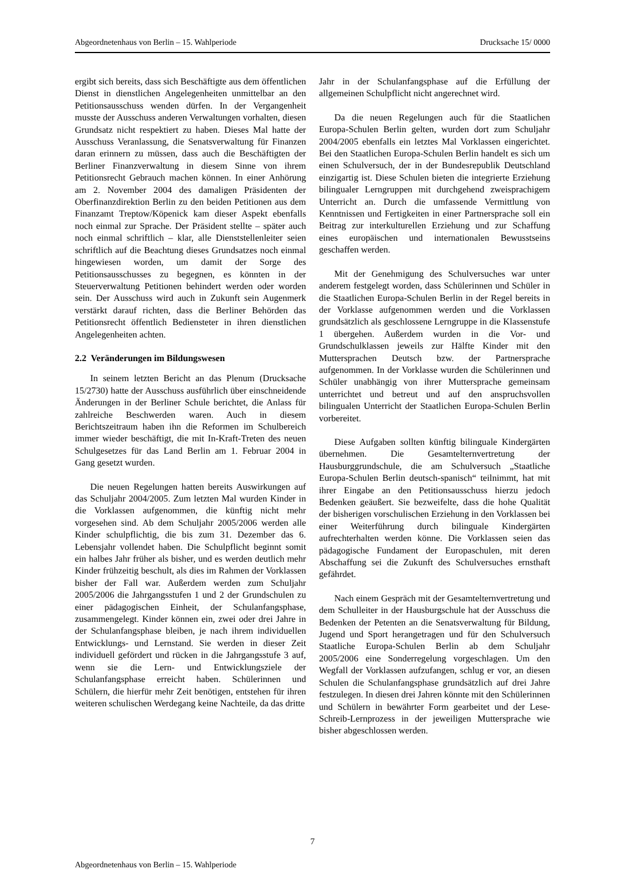Abgeordnetenhaus von Berlin – 15. Wahlperiode Drucksache 15/ 0000
ergibt sich bereits, dass sich Beschäftigte aus dem öffentlichen Dienst in dienstlichen Angelegenheiten unmittelbar an den Petitionsausschuss wenden dürfen. In der Vergangenheit musste der Ausschuss anderen Verwaltungen vorhalten, diesen Grundsatz nicht respektiert zu haben. Dieses Mal hatte der Ausschuss Veranlassung, die Senatsverwaltung für Finanzen daran erinnern zu müssen, dass auch die Beschäftigten der Berliner Finanzverwaltung in diesem Sinne von ihrem Petitionsrecht Gebrauch machen können. In einer Anhörung am 2. November 2004 des damaligen Präsidenten der Oberfinanzdirektion Berlin zu den beiden Petitionen aus dem Finanzamt Treptow/Köpenick kam dieser Aspekt ebenfalls noch einmal zur Sprache. Der Präsident stellte – später auch noch einmal schriftlich – klar, alle Dienststellenleiter seien schriftlich auf die Beachtung dieses Grundsatzes noch einmal hingewiesen worden, um damit der Sorge des Petitionsausschusses zu begegnen, es könnten in der Steuerverwaltung Petitionen behindert werden oder worden sein. Der Ausschuss wird auch in Zukunft sein Augenmerk verstärkt darauf richten, dass die Berliner Behörden das Petitionsrecht öffentlich Bediensteter in ihren dienstlichen Angelegenheiten achten.
2.2 Veränderungen im Bildungswesen
In seinem letzten Bericht an das Plenum (Drucksache 15/2730) hatte der Ausschuss ausführlich über einschneidende Änderungen in der Berliner Schule berichtet, die Anlass für zahlreiche Beschwerden waren. Auch in diesem Berichtszeitraum haben ihn die Reformen im Schulbereich immer wieder beschäftigt, die mit In-Kraft-Treten des neuen Schulgesetzes für das Land Berlin am 1. Februar 2004 in Gang gesetzt wurden.
Die neuen Regelungen hatten bereits Auswirkungen auf das Schuljahr 2004/2005. Zum letzten Mal wurden Kinder in die Vorklassen aufgenommen, die künftig nicht mehr vorgesehen sind. Ab dem Schuljahr 2005/2006 werden alle Kinder schulpflichtig, die bis zum 31. Dezember das 6. Lebensjahr vollendet haben. Die Schulpflicht beginnt somit ein halbes Jahr früher als bisher, und es werden deutlich mehr Kinder frühzeitig beschult, als dies im Rahmen der Vorklassen bisher der Fall war. Außerdem werden zum Schuljahr 2005/2006 die Jahrgangsstufen 1 und 2 der Grundschulen zu einer pädagogischen Einheit, der Schulanfangsphase, zusammengelegt. Kinder können ein, zwei oder drei Jahre in der Schulanfangsphase bleiben, je nach ihrem individuellen Entwicklungs- und Lernstand. Sie werden in dieser Zeit individuell gefördert und rücken in die Jahrgangsstufe 3 auf, wenn sie die Lern- und Entwicklungsziele der Schulanfangsphase erreicht haben. Schülerinnen und Schülern, die hierfür mehr Zeit benötigen, entstehen für ihren weiteren schulischen Werdegang keine Nachteile, da das dritte
Jahr in der Schulanfangsphase auf die Erfüllung der allgemeinen Schulpflicht nicht angerechnet wird.
Da die neuen Regelungen auch für die Staatlichen Europa-Schulen Berlin gelten, wurden dort zum Schuljahr 2004/2005 ebenfalls ein letztes Mal Vorklassen eingerichtet. Bei den Staatlichen Europa-Schulen Berlin handelt es sich um einen Schulversuch, der in der Bundesrepublik Deutschland einzigartig ist. Diese Schulen bieten die integrierte Erziehung bilingualer Lerngruppen mit durchgehend zweisprachigem Unterricht an. Durch die umfassende Vermittlung von Kenntnissen und Fertigkeiten in einer Partnersprache soll ein Beitrag zur interkulturellen Erziehung und zur Schaffung eines europäischen und internationalen Bewusstseins geschaffen werden.
Mit der Genehmigung des Schulversuches war unter anderem festgelegt worden, dass Schülerinnen und Schüler in die Staatlichen Europa-Schulen Berlin in der Regel bereits in der Vorklasse aufgenommen werden und die Vorklassen grundsätzlich als geschlossene Lerngruppe in die Klassenstufe 1 übergehen. Außerdem wurden in die Vor- und Grundschulklassen jeweils zur Hälfte Kinder mit den Muttersprachen Deutsch bzw. der Partnersprache aufgenommen. In der Vorklasse wurden die Schülerinnen und Schüler unabhängig von ihrer Muttersprache gemeinsam unterrichtet und betreut und auf den anspruchsvollen bilingualen Unterricht der Staatlichen Europa-Schulen Berlin vorbereitet.
Diese Aufgaben sollten künftig bilinguale Kindergärten übernehmen. Die Gesamtelternvertretung der Hausburggrundschule, die am Schulversuch „Staatliche Europa-Schulen Berlin deutsch-spanisch“ teilnimmt, hat mit ihrer Eingabe an den Petitionsausschuss hierzu jedoch Bedenken geäußert. Sie bezweifelte, dass die hohe Qualität der bisherigen vorschulischen Erziehung in den Vorklassen bei einer Weiterführung durch bilinguale Kindergärten aufrechterhalten werden könne. Die Vorklassen seien das pädagogische Fundament der Europaschulen, mit deren Abschaffung sei die Zukunft des Schulversuches ernsthaft gefährdet.
Nach einem Gespräch mit der Gesamtelternvertretung und dem Schulleiter in der Hausburgschule hat der Ausschuss die Bedenken der Petenten an die Senatsverwaltung für Bildung, Jugend und Sport herangetragen und für den Schulversuch Staatliche Europa-Schulen Berlin ab dem Schuljahr 2005/2006 eine Sonderregelung vorgeschlagen. Um den Wegfall der Vorklassen aufzufangen, schlug er vor, an diesen Schulen die Schulanfangsphase grundsätzlich auf drei Jahre festzulegen. In diesen drei Jahren könnte mit den Schülerinnen und Schülern in bewährter Form gearbeitet und der Lese-Schreib-Lernprozess in der jeweiligen Muttersprache wie bisher abgeschlossen werden.
7
Abgeordnetenhaus von Berlin – 15. Wahlperiode